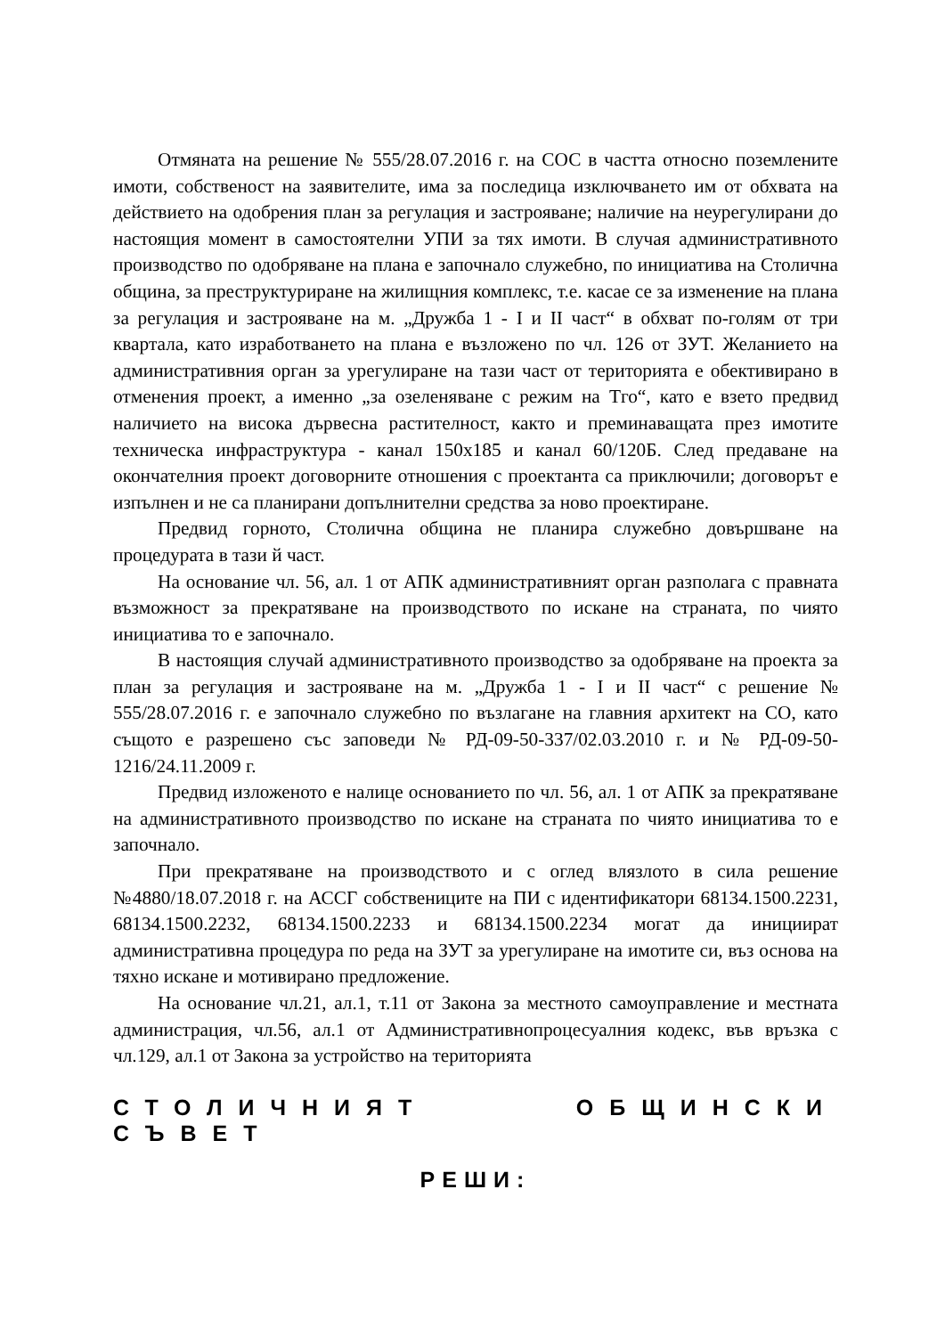Отмяната на решение № 555/28.07.2016 г. на СОС в частта относно поземлените имоти, собственост на заявителите, има за последица изключването им от обхвата на действието на одобрения план за регулация и застрояване; наличие на неурегулирани до настоящия момент в самостоятелни УПИ за тях имоти. В случая административното производство по одобряване на плана е започнало служебно, по инициатива на Столична община, за преструктуриране на жилищния комплекс, т.е. касае се за изменение на плана за регулация и застрояване на м. „Дружба 1 - I и II част“ в обхват по-голям от три квартала, като изработването на плана е възложено по чл. 126 от ЗУТ. Желанието на административния орган за урегулиране на тази част от територията е обективирано в отменения проект, а именно „за озеленяване с режим на Тго“, като е взето предвид наличието на висока дървесна растителност, както и преминаващата през имотите техническа инфраструктура - канал 150х185 и канал 60/120Б. След предаване на окончателния проект договорните отношения с проектанта са приключили; договорът е изпълнен и не са планирани допълнителни средства за ново проектиране.
Предвид горното, Столична община не планира служебно довършване на процедурата в тази й част.
На основание чл. 56, ал. 1 от АПК административният орган разполага с правната възможност за прекратяване на производството по искане на страната, по чиято инициатива то е започнало.
В настоящия случай административното производство за одобряване на проекта за план за регулация и застрояване на м. „Дружба 1 - I и II част“ с решение № 555/28.07.2016 г. е започнало служебно по възлагане на главния архитект на СО, като същото е разрешено със заповеди № РД-09-50-337/02.03.2010 г. и № РД-09-50-1216/24.11.2009 г.
Предвид изложеното е налице основанието по чл. 56, ал. 1 от АПК за прекратяване на административното производство по искане на страната по чиято инициатива то е започнало.
При прекратяване на производството и с оглед влязлото в сила решение №4880/18.07.2018 г. на АССГ собствениците на ПИ с идентификатори 68134.1500.2231, 68134.1500.2232, 68134.1500.2233 и 68134.1500.2234 могат да инициират административна процедура по реда на ЗУТ за урегулиране на имотите си, въз основа на тяхно искане и мотивирано предложение.
На основание чл.21, ал.1, т.11 от Закона за местното самоуправление и местната администрация, чл.56, ал.1 от Административнопроцесуалния кодекс, във връзка с чл.129, ал.1 от Закона за устройство на територията
СТОЛИЧНИЯТ ОБЩИНСКИ СЪВЕТ
РЕШИ: